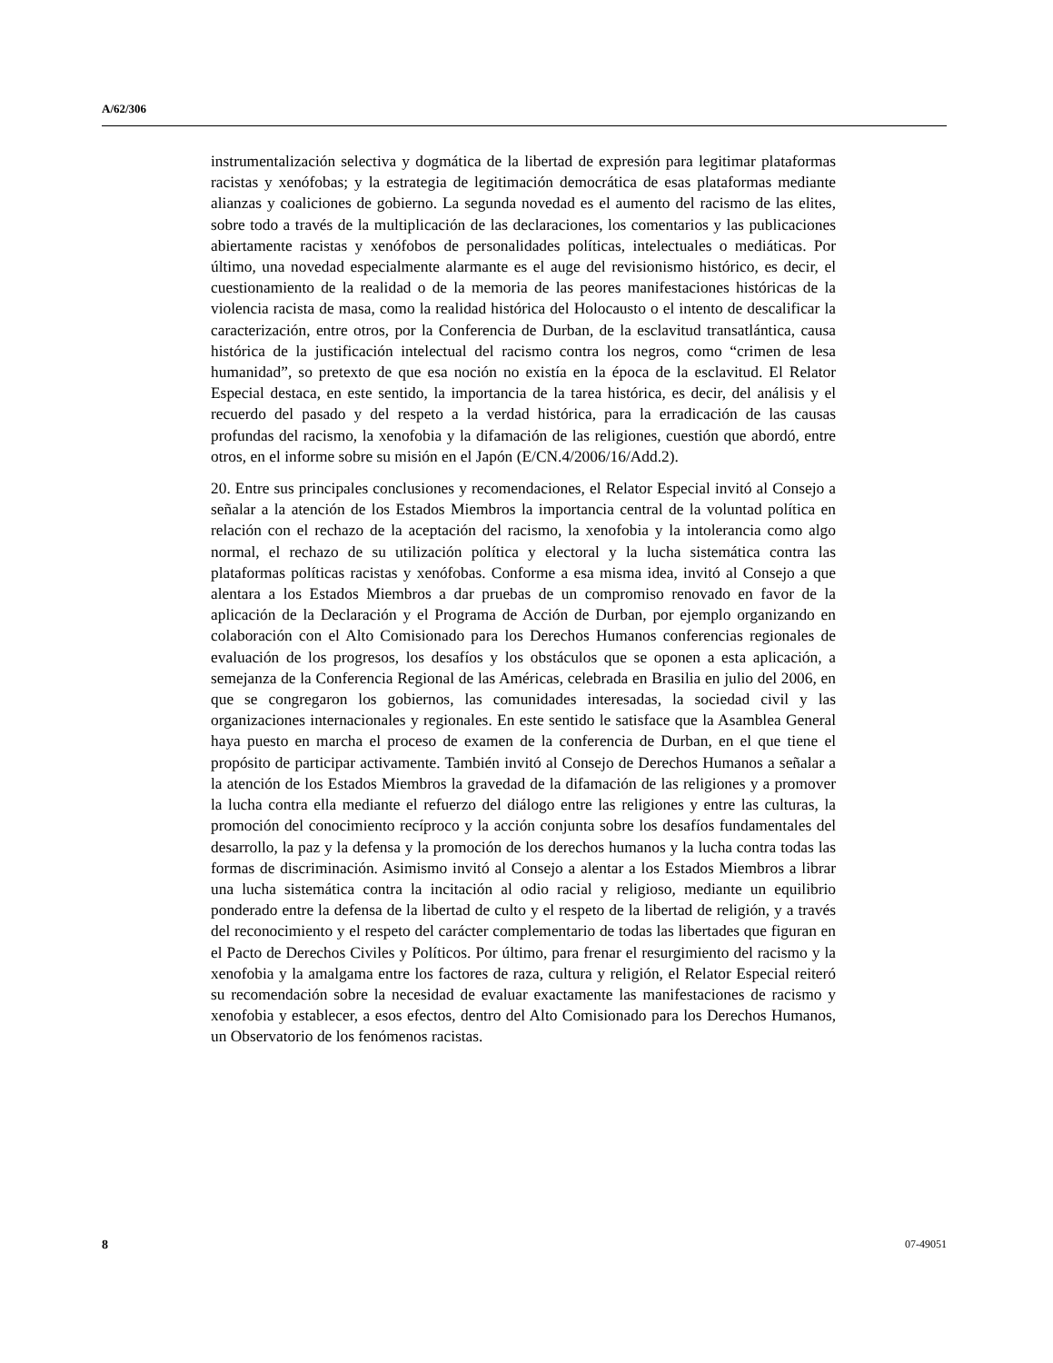A/62/306
instrumentalización selectiva y dogmática de la libertad de expresión para legitimar plataformas racistas y xenófobas; y la estrategia de legitimación democrática de esas plataformas mediante alianzas y coaliciones de gobierno. La segunda novedad es el aumento del racismo de las elites, sobre todo a través de la multiplicación de las declaraciones, los comentarios y las publicaciones abiertamente racistas y xenófobos de personalidades políticas, intelectuales o mediáticas. Por último, una novedad especialmente alarmante es el auge del revisionismo histórico, es decir, el cuestionamiento de la realidad o de la memoria de las peores manifestaciones históricas de la violencia racista de masa, como la realidad histórica del Holocausto o el intento de descalificar la caracterización, entre otros, por la Conferencia de Durban, de la esclavitud transatlántica, causa histórica de la justificación intelectual del racismo contra los negros, como “crimen de lesa humanidad”, so pretexto de que esa noción no existía en la época de la esclavitud. El Relator Especial destaca, en este sentido, la importancia de la tarea histórica, es decir, del análisis y el recuerdo del pasado y del respeto a la verdad histórica, para la erradicación de las causas profundas del racismo, la xenofobia y la difamación de las religiones, cuestión que abordó, entre otros, en el informe sobre su misión en el Japón (E/CN.4/2006/16/Add.2).
20. Entre sus principales conclusiones y recomendaciones, el Relator Especial invitó al Consejo a señalar a la atención de los Estados Miembros la importancia central de la voluntad política en relación con el rechazo de la aceptación del racismo, la xenofobia y la intolerancia como algo normal, el rechazo de su utilización política y electoral y la lucha sistemática contra las plataformas políticas racistas y xenófobas. Conforme a esa misma idea, invitó al Consejo a que alentara a los Estados Miembros a dar pruebas de un compromiso renovado en favor de la aplicación de la Declaración y el Programa de Acción de Durban, por ejemplo organizando en colaboración con el Alto Comisionado para los Derechos Humanos conferencias regionales de evaluación de los progresos, los desafíos y los obstáculos que se oponen a esta aplicación, a semejanza de la Conferencia Regional de las Américas, celebrada en Brasilia en julio del 2006, en que se congregaron los gobiernos, las comunidades interesadas, la sociedad civil y las organizaciones internacionales y regionales. En este sentido le satisface que la Asamblea General haya puesto en marcha el proceso de examen de la conferencia de Durban, en el que tiene el propósito de participar activamente. También invitó al Consejo de Derechos Humanos a señalar a la atención de los Estados Miembros la gravedad de la difamación de las religiones y a promover la lucha contra ella mediante el refuerzo del diálogo entre las religiones y entre las culturas, la promoción del conocimiento recíproco y la acción conjunta sobre los desafíos fundamentales del desarrollo, la paz y la defensa y la promoción de los derechos humanos y la lucha contra todas las formas de discriminación. Asimismo invitó al Consejo a alentar a los Estados Miembros a librar una lucha sistemática contra la incitación al odio racial y religioso, mediante un equilibrio ponderado entre la defensa de la libertad de culto y el respeto de la libertad de religión, y a través del reconocimiento y el respeto del carácter complementario de todas las libertades que figuran en el Pacto de Derechos Civiles y Políticos. Por último, para frenar el resurgimiento del racismo y la xenofobia y la amalgama entre los factores de raza, cultura y religión, el Relator Especial reiteró su recomendación sobre la necesidad de evaluar exactamente las manifestaciones de racismo y xenofobia y establecer, a esos efectos, dentro del Alto Comisionado para los Derechos Humanos, un Observatorio de los fenómenos racistas.
8 07-49051